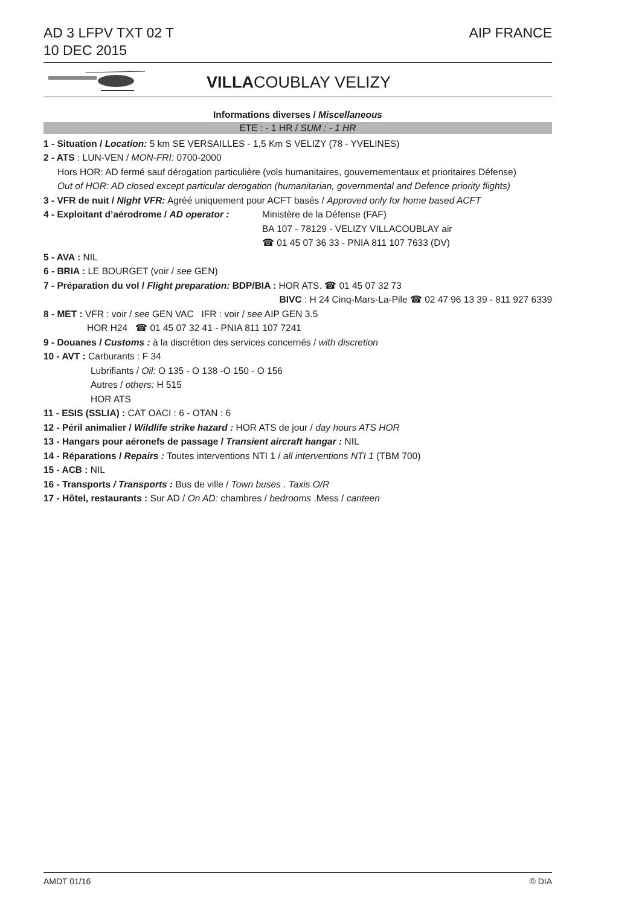AD 3 LFPV TXT 02 T
10 DEC 2015
AIP FRANCE
VILLACOUBLAY VELIZY
Informations diverses / Miscellaneous
ETE : - 1 HR / SUM : - 1 HR
1 - Situation / Location: 5 km SE VERSAILLES - 1,5 Km S VELIZY (78 - YVELINES)
2 - ATS : LUN-VEN / MON-FRI: 0700-2000
Hors HOR: AD fermé sauf dérogation particulière (vols humanitaires, gouvernementaux et prioritaires Défense)
Out of HOR: AD closed except particular derogation (humanitarian, governmental and Defence priority flights)
3 - VFR de nuit / Night VFR: Agréé uniquement pour ACFT basés / Approved only for home based ACFT
4 - Exploitant d’aérodrome / AD operator :
Ministère de la Défense (FAF)
BA 107 - 78129 - VELIZY VILLACOUBLAY air
☎ 01 45 07 36 33 - PNIA 811 107 7633 (DV)
5 - AVA : NIL
6 - BRIA : LE BOURGET (voir / see GEN)
7 - Préparation du vol / Flight preparation: BDP/BIA : HOR ATS. ☎ 01 45 07 32 73
BIVC : H 24 Cinq-Mars-La-Pile ☎ 02 47 96 13 39 - 811 927 6339
8 - MET : VFR : voir / see GEN VAC IFR : voir / see AIP GEN 3.5
HOR H24 ☎ 01 45 07 32 41 - PNIA 811 107 7241
9 - Douanes / Customs : à la discrétion des services concernés / with discretion
10 - AVT : Carburants : F 34
Lubrifiants / Oil: O 135 - O 138 -O 150 - O 156
Autres / others: H 515
HOR ATS
11 - ESIS (SSLIA) : CAT OACI : 6 - OTAN : 6
12 - Péril animalier / Wildlife strike hazard : HOR ATS de jour / day hours ATS HOR
13 - Hangars pour aéronefs de passage / Transient aircraft hangar : NIL
14 - Réparations / Repairs : Toutes interventions NTI 1 / all interventions NTI 1 (TBM 700)
15 - ACB : NIL
16 - Transports / Transports : Bus de ville / Town buses . Taxis O/R
17 - Hôtel, restaurants : Sur AD / On AD: chambres / bedrooms .Mess / canteen
AMDT 01/16 © DIA